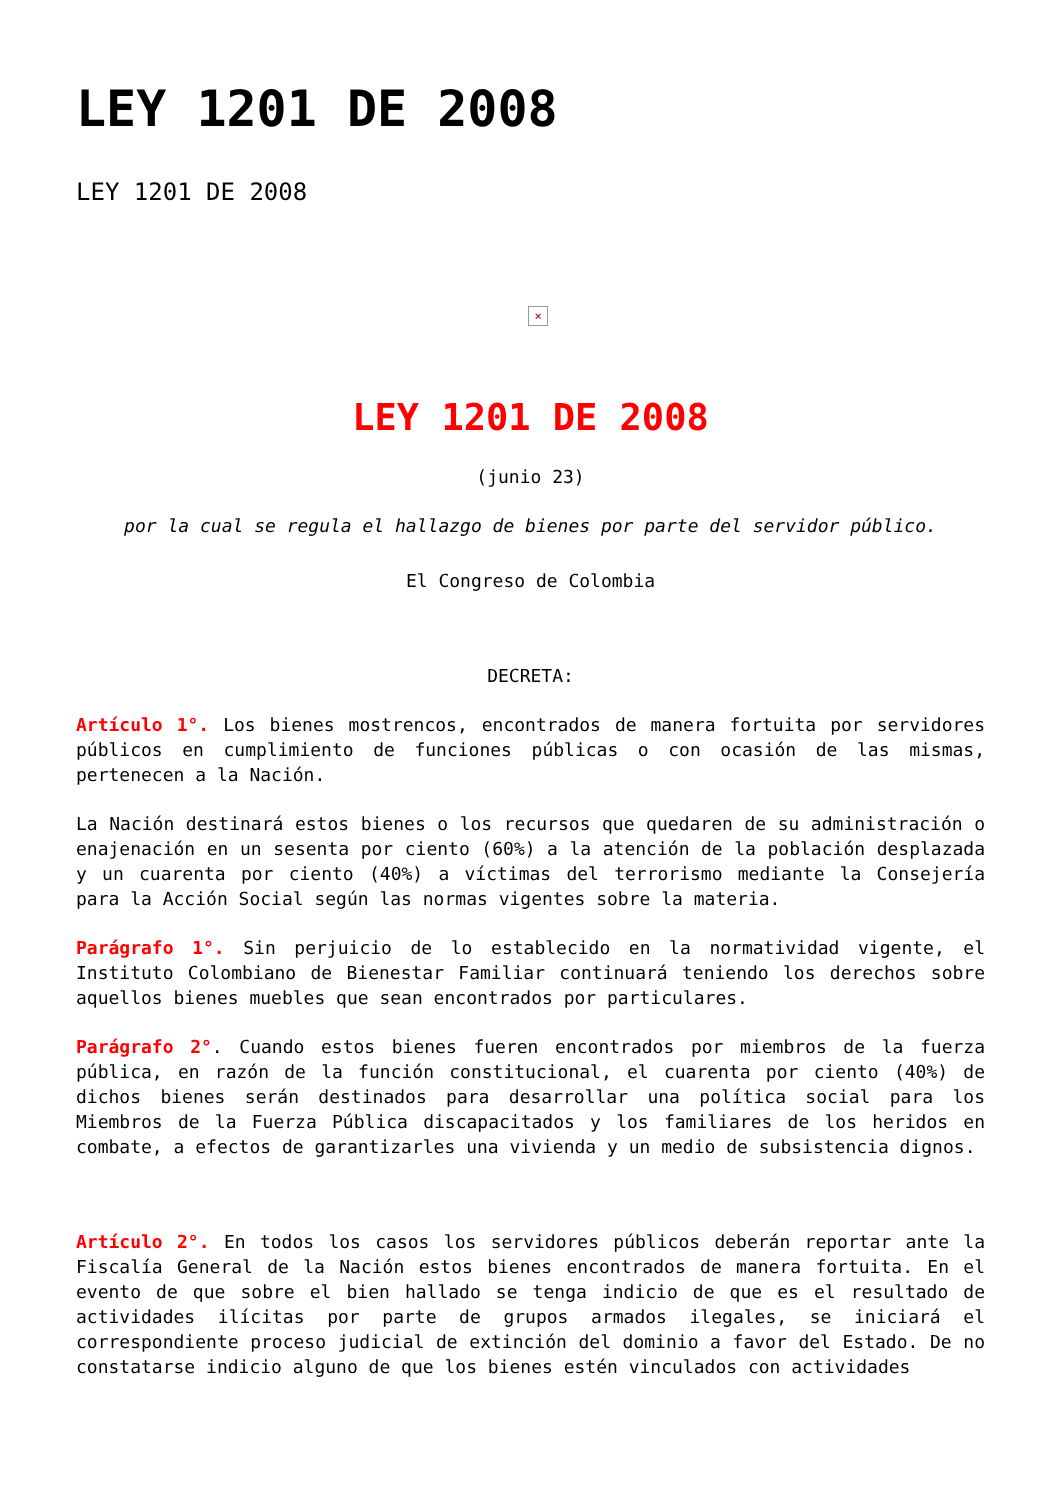LEY 1201 DE 2008
LEY 1201 DE 2008
×
LEY 1201 DE 2008
(junio 23)
por la cual se regula el hallazgo de bienes por parte del servidor público.
El Congreso de Colombia
DECRETA:
Artículo 1°. Los bienes mostrencos, encontrados de manera fortuita por servidores públicos en cumplimiento de funciones públicas o con ocasión de las mismas, pertenecen a la Nación.
La Nación destinará estos bienes o los recursos que quedaren de su administración o enajenación en un sesenta por ciento (60%) a la atención de la población desplazada y un cuarenta por ciento (40%) a víctimas del terrorismo mediante la Consejería para la Acción Social según las normas vigentes sobre la materia.
Parágrafo 1°. Sin perjuicio de lo establecido en la normatividad vigente, el Instituto Colombiano de Bienestar Familiar continuará teniendo los derechos sobre aquellos bienes muebles que sean encontrados por particulares.
Parágrafo 2°. Cuando estos bienes fueren encontrados por miembros de la fuerza pública, en razón de la función constitucional, el cuarenta por ciento (40%) de dichos bienes serán destinados para desarrollar una política social para los Miembros de la Fuerza Pública discapacitados y los familiares de los heridos en combate, a efectos de garantizarles una vivienda y un medio de subsistencia dignos.
Artículo 2°. En todos los casos los servidores públicos deberán reportar ante la Fiscalía General de la Nación estos bienes encontrados de manera fortuita. En el evento de que sobre el bien hallado se tenga indicio de que es el resultado de actividades ilícitas por parte de grupos armados ilegales, se iniciará el correspondiente proceso judicial de extinción del dominio a favor del Estado. De no constatarse indicio alguno de que los bienes estén vinculados con actividades